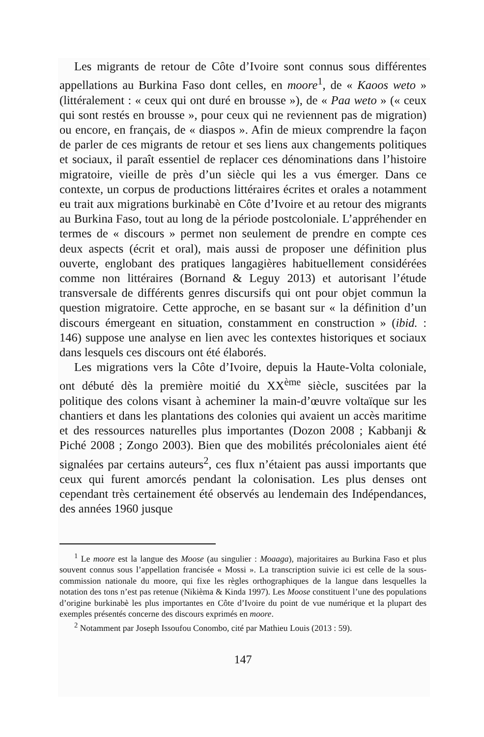Les migrants de retour de Côte d’Ivoire sont connus sous différentes appellations au Burkina Faso dont celles, en moore<sup>1</sup>, de « Kaoos weto » (littéralement : « ceux qui ont duré en brousse »), de « Paa weto » (« ceux qui sont restés en brousse », pour ceux qui ne reviennent pas de migration) ou encore, en français, de « diaspos ». Afin de mieux comprendre la façon de parler de ces migrants de retour et ses liens aux changements politiques et sociaux, il paraît essentiel de replacer ces dénominations dans l’histoire migratoire, vieille de près d’un siècle qui les a vus émerger. Dans ce contexte, un corpus de productions littéraires écrites et orales a notamment eu trait aux migrations burkinabè en Côte d’Ivoire et au retour des migrants au Burkina Faso, tout au long de la période postcoloniale. L’appréhender en termes de « discours » permet non seulement de prendre en compte ces deux aspects (écrit et oral), mais aussi de proposer une définition plus ouverte, englobant des pratiques langagières habituellement considérées comme non littéraires (Bornand & Leguy 2013) et autorisant l’étude transversale de différents genres discursifs qui ont pour objet commun la question migratoire. Cette approche, en se basant sur « la définition d’un discours émergeant en situation, constamment en construction » (ibid. : 146) suppose une analyse en lien avec les contextes historiques et sociaux dans lesquels ces discours ont été élaborés.
Les migrations vers la Côte d’Ivoire, depuis la Haute-Volta coloniale, ont débuté dès la première moitié du XX<sup>ème</sup> siècle, suscitées par la politique des colons visant à acheminer la main-d’œuvre voltaïque sur les chantiers et dans les plantations des colonies qui avaient un accès maritime et des ressources naturelles plus importantes (Dozon 2008 ; Kabbanji & Piché 2008 ; Zongo 2003). Bien que des mobilités précoloniales aient été signalées par certains auteurs<sup>2</sup>, ces flux n’étaient pas aussi importants que ceux qui furent amorcés pendant la colonisation. Les plus denses ont cependant très certainement été observés au lendemain des Indépendances, des années 1960 jusque
<sup>1</sup> Le moore est la langue des Moose (au singulier : Moaaga), majoritaires au Burkina Faso et plus souvent connus sous l’appellation francisée « Mossi ». La transcription suivie ici est celle de la sous-commission nationale du moore, qui fixe les règles orthographiques de la langue dans lesquelles la notation des tons n’est pas retenue (Nikièma & Kinda 1997). Les Moose constituent l’une des populations d’origine burkinabè les plus importantes en Côte d’Ivoire du point de vue numérique et la plupart des exemples présentés concerne des discours exprimés en moore.
<sup>2</sup> Notamment par Joseph Issoufou Conombo, cité par Mathieu Louis (2013 : 59).
147